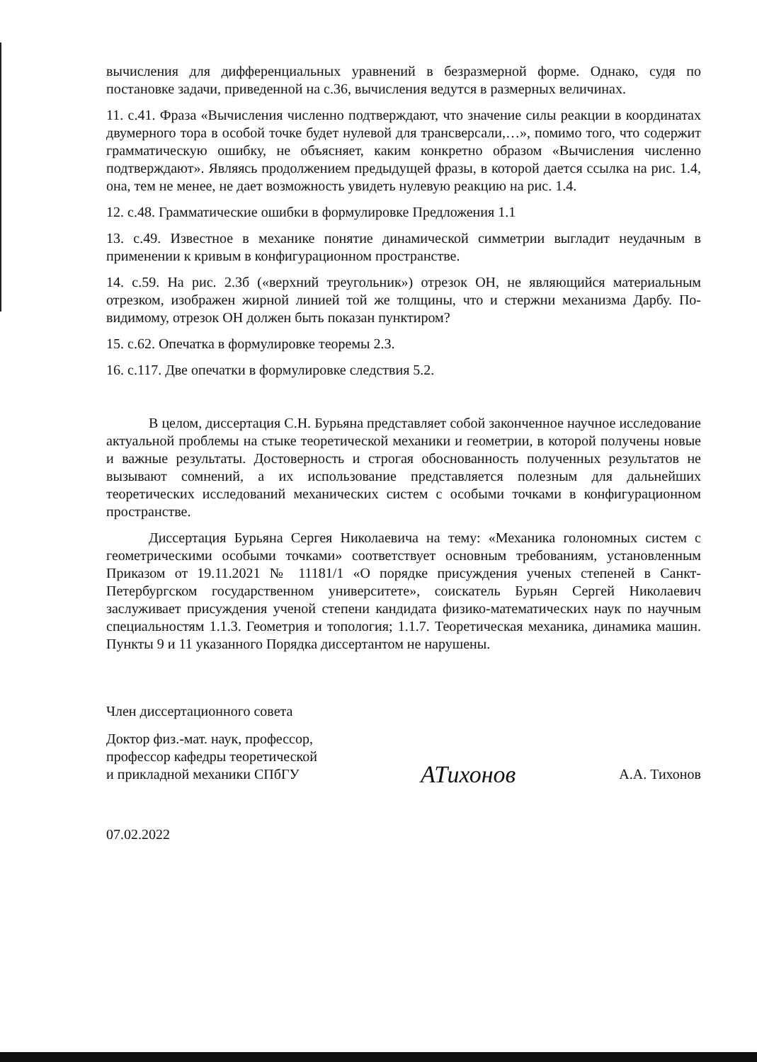вычисления для дифференциальных уравнений в безразмерной форме. Однако, судя по постановке задачи, приведенной на с.36, вычисления ведутся в размерных величинах.
11. с.41. Фраза «Вычисления численно подтверждают, что значение силы реакции в координатах двумерного тора в особой точке будет нулевой для трансверсали,…», помимо того, что содержит грамматическую ошибку, не объясняет, каким конкретно образом «Вычисления численно подтверждают». Являясь продолжением предыдущей фразы, в которой дается ссылка на рис. 1.4, она, тем не менее, не дает возможность увидеть нулевую реакцию на рис. 1.4.
12. с.48. Грамматические ошибки в формулировке Предложения 1.1
13. с.49. Известное в механике понятие динамической симметрии выгладит неудачным в применении к кривым в конфигурационном пространстве.
14. с.59. На рис. 2.3б («верхний треугольник») отрезок ОН, не являющийся материальным отрезком, изображен жирной линией той же толщины, что и стержни механизма Дарбу. По-видимому, отрезок ОН должен быть показан пунктиром?
15. с.62. Опечатка в формулировке теоремы 2.3.
16. с.117. Две опечатки в формулировке следствия 5.2.
В целом, диссертация С.Н. Бурьяна представляет собой законченное научное исследование актуальной проблемы на стыке теоретической механики и геометрии, в которой получены новые и важные результаты. Достоверность и строгая обоснованность полученных результатов не вызывают сомнений, а их использование представляется полезным для дальнейших теоретических исследований механических систем с особыми точками в конфигурационном пространстве.
Диссертация Бурьяна Сергея Николаевича на тему: «Механика голономных систем с геометрическими особыми точками» соответствует основным требованиям, установленным Приказом от 19.11.2021 № 11181/1 «О порядке присуждения ученых степеней в Санкт-Петербургском государственном университете», соискатель Бурьян Сергей Николаевич заслуживает присуждения ученой степени кандидата физико-математических наук по научным специальностям 1.1.3. Геометрия и топология; 1.1.7. Теоретическая механика, динамика машин. Пункты 9 и 11 указанного Порядка диссертантом не нарушены.
Член диссертационного совета
Доктор физ.-мат. наук, профессор,
профессор кафедры теоретической
и прикладной механики СПбГУ
АТихонов
А.А. Тихонов
07.02.2022